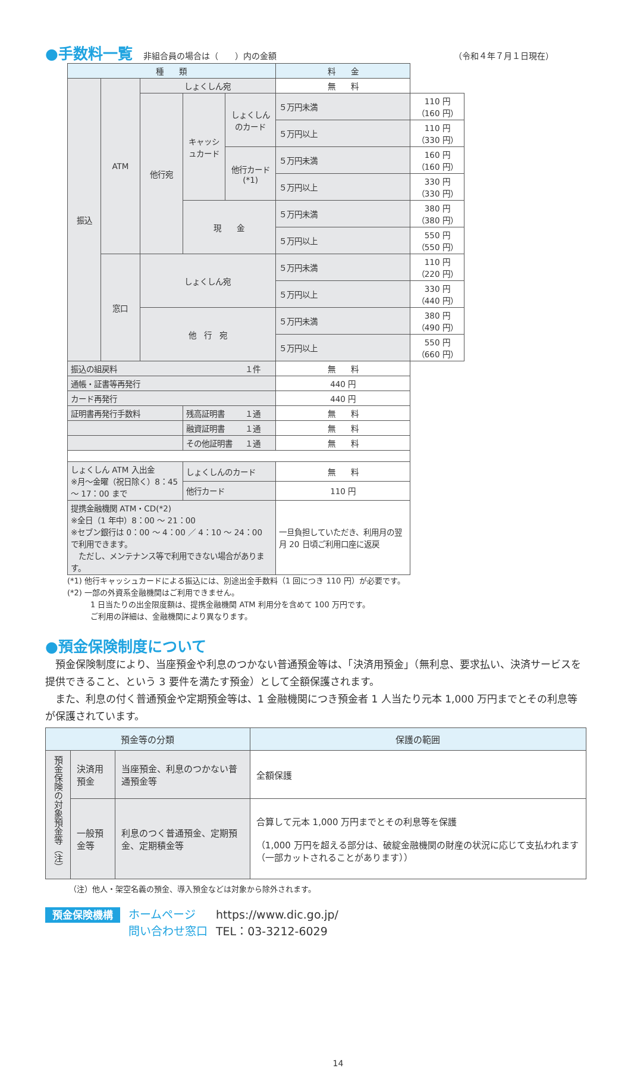●手数料一覧
非組合員の場合は（　　）内の金額 （令和４年７月１日現在）
| 種 類 | | | | | 料 金 | |
| --- | --- | --- | --- | --- | --- | --- |
| 振込 | ATM | しょくしん宛 | | | 無 料 | |
| | | 他行宛 | キャッシュカード | しょくしんのカード | ５万円未満 | 110 円 （160 円） |
| | | | | | ５万円以上 | 110 円 （330 円） |
| | | | | 他行カード (*1) | ５万円未満 | 160 円 （160 円） |
| | | | | | ５万円以上 | 330 円 （330 円） |
| | | | 現 金 | | ５万円未満 | 380 円 （380 円） |
| | | | | | ５万円以上 | 550 円 （550 円） |
| | 窓口 | しょくしん宛 | | | ５万円未満 | 110 円 （220 円） |
| | | | | | ５万円以上 | 330 円 （440 円） |
| | | 他 行 宛 | | | ５万円未満 | 380 円 （490 円） |
| | | | | | ５万円以上 | 550 円 （660 円） |
| 振込の組戻料 １件 | | | | | 無 料 | |
| 通帳・証書等再発行 | | | | | 440 円 | |
| カード再発行 | | | | | 440 円 | |
| 証明書再発行手数料 | | | 残高証明書 １通 | | 無 料 | |
| | | | 融資証明書 １通 | | 無 料 | |
| | | | その他証明書 １通 | | 無 料 | |
| しょくしん ATM 入出金 ※月～金曜（祝日除く）8：45 ～ 17：00 まで | | | しょくしんのカード | | 無 料 | |
| | | | 他行カード | | 110 円 | |
| 提携金融機関 ATM・CD(*2) ※全日（1 年中）8：00 ～ 21：00 ※セブン銀行は 0：00 ～ 4：00 ／ 4：10 ～ 24：00 で利用できます。 ただし、メンテナンス等で利用できない場合があります。 | | | | | 一旦負担していただき、利用月の翌月 20 日頃ご利用口座に返戻 | |
(*1) 他行キャッシュカードによる振込には、別途出金手数料（1 回につき 110 円）が必要です。
(*2) 一部の外資系金融機関はご利用できません。
　　　1 日当たりの出金限度額は、提携金融機関 ATM 利用分を含めて 100 万円です。
　　　ご利用の詳細は、金融機関により異なります。
●預金保険制度について
　預金保険制度により、当座預金や利息のつかない普通預金等は、「決済用預金」（無利息、要求払い、決済サービスを提供できること、という 3 要件を満たす預金）として全額保護されます。
　また、利息の付く普通預金や定期預金等は、1 金融機関につき預金者 1 人当たり元本 1,000 万円までとその利息等が保護されています。
| 預金等の分類 | | | 保護の範囲 |
| --- | --- | --- | --- |
| 預金保険の対象預金等（注） | 決済用預金 | 当座預金、利息のつかない普通預金等 | 全額保護 |
| | 一般預金等 | 利息のつく普通預金、定期預金、定期積金等 | 合算して元本 1,000 万円までとその利息等を保護 （1,000 万円を超える部分は、破綻金融機関の財産の状況に応じて支払われます（一部カットされることがあります）） |
（注）他人・架空名義の預金、導入預金などは対象から除外されます。
預金保険機構
ホームページ
問い合わせ窓口
https://www.dic.go.jp/
TEL：03-3212-6029
14